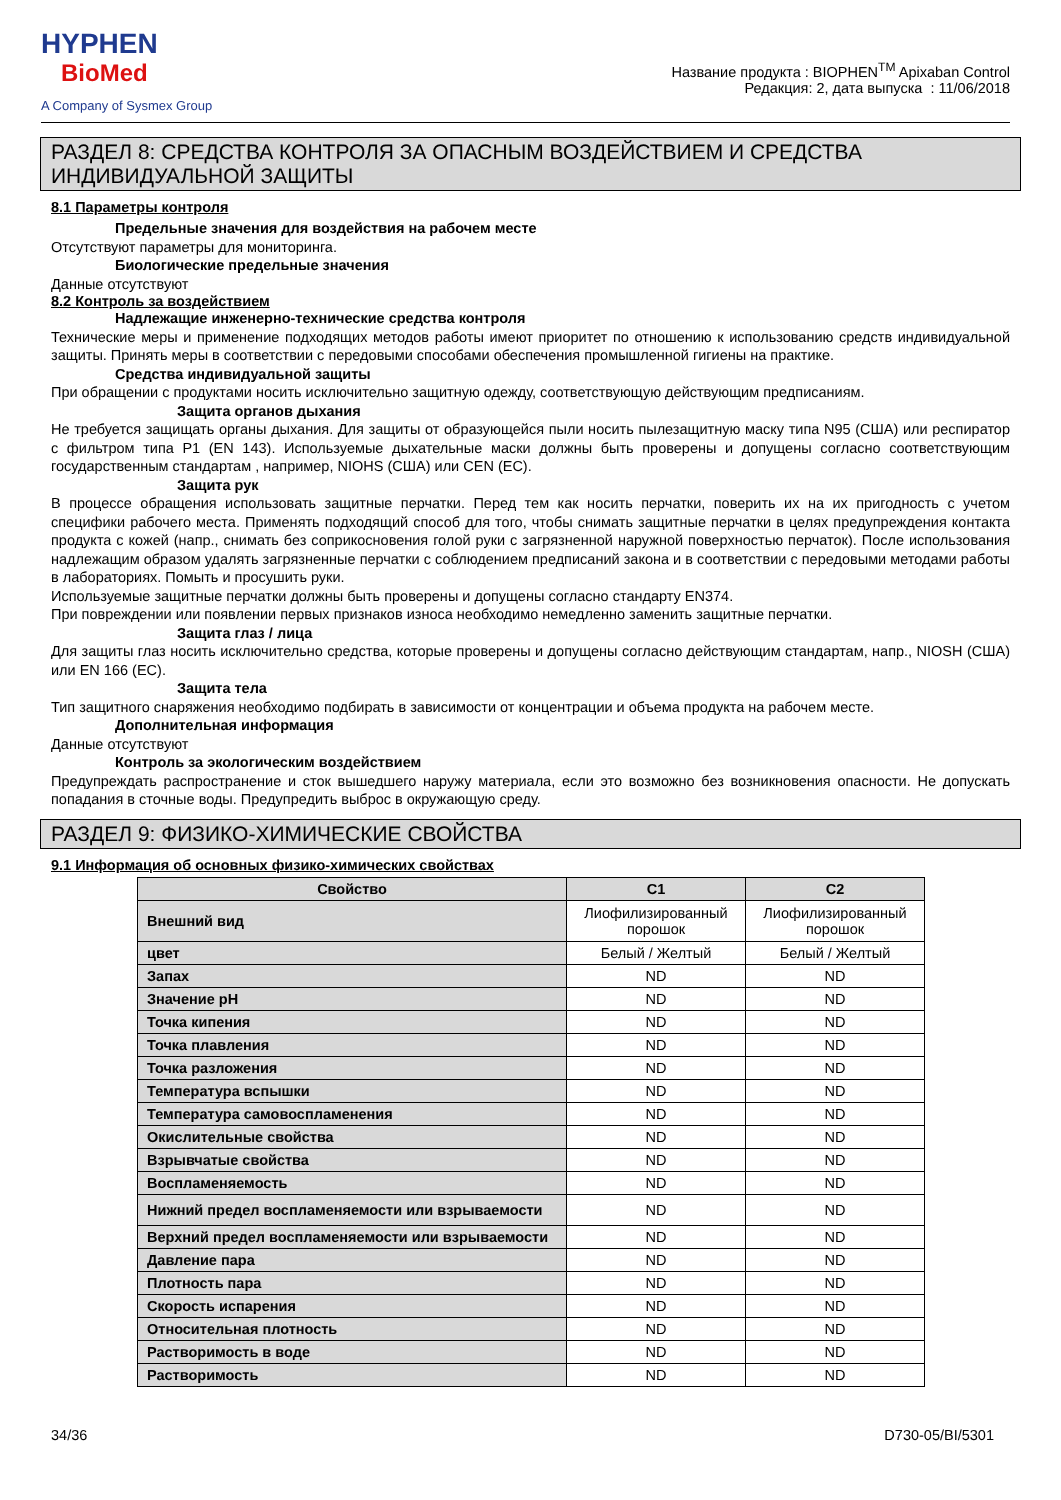HYPHEN
BioMed
A Company of Sysmex Group
Название продукта : BIOPHEN<sup>TM</sup> Apixaban Control
Редакция: 2, дата выпуска : 11/06/2018
РАЗДЕЛ 8: СРЕДСТВА КОНТРОЛЯ ЗА ОПАСНЫМ ВОЗДЕЙСТВИЕМ И СРЕДСТВА ИНДИВИДУАЛЬНОЙ ЗАЩИТЫ
8.1 Параметры контроля
Предельные значения для воздействия на рабочем месте
Отсутствуют параметры для мониторинга.
Биологические предельные значения
Данные отсутствуют
8.2 Контроль за воздействием
Надлежащие инженерно-технические средства контроля
Технические меры и применение подходящих методов работы имеют приоритет по отношению к использованию средств индивидуальной защиты. Принять меры в соответствии с передовыми способами обеспечения промышленной гигиены на практике.
Средства индивидуальной защиты
При обращении с продуктами носить исключительно защитную одежду, соответствующую действующим предписаниям.
Защита органов дыхания
Не требуется защищать органы дыхания. Для защиты от образующейся пыли носить пылезащитную маску типа N95 (США) или респиратор с фильтром типа P1 (EN 143). Используемые дыхательные маски должны быть проверены и допущены согласно соответствующим государственным стандартам , например, NIOHS (США) или CEN (EC).
Защита рук
В процессе обращения использовать защитные перчатки. Перед тем как носить перчатки, поверить их на их пригодность с учетом специфики рабочего места. Применять подходящий способ для того, чтобы снимать защитные перчатки в целях предупреждения контакта продукта с кожей (напр., снимать без соприкосновения голой руки с загрязненной наружной поверхностью перчаток). После использования надлежащим образом удалять загрязненные перчатки с соблюдением предписаний закона и в соответствии с передовыми методами работы в лабораториях. Помыть и просушить руки.
Используемые защитные перчатки должны быть проверены и допущены согласно стандарту EN374.
При повреждении или появлении первых признаков износа необходимо немедленно заменить защитные перчатки.
Защита глаз / лица
Для защиты глаз носить исключительно средства, которые проверены и допущены согласно действующим стандартам, напр., NIOSH (США) или EN 166 (EC).
Защита тела
Тип защитного снаряжения необходимо подбирать в зависимости от концентрации и объема продукта на рабочем месте.
Дополнительная информация
Данные отсутствуют
Контроль за экологическим воздействием
Предупреждать распространение и сток вышедшего наружу материала, если это возможно без возникновения опасности. Не допускать попадания в сточные воды. Предупредить выброс в окружающую среду.
РАЗДЕЛ 9: ФИЗИКО-ХИМИЧЕСКИЕ СВОЙСТВА
9.1 Информация об основных физико-химических свойствах
| Свойство | C1 | C2 |
| --- | --- | --- |
| Внешний вид | Лиофилизированный порошок | Лиофилизированный порошок |
| цвет | Белый / Желтый | Белый / Желтый |
| Запах | ND | ND |
| Значение pH | ND | ND |
| Точка кипения | ND | ND |
| Точка плавления | ND | ND |
| Точка разложения | ND | ND |
| Температура вспышки | ND | ND |
| Температура самовоспламенения | ND | ND |
| Окислительные свойства | ND | ND |
| Взрывчатые свойства | ND | ND |
| Воспламеняемость | ND | ND |
| Нижний предел воспламеняемости или взрываемости | ND | ND |
| Верхний предел воспламеняемости или взрываемости | ND | ND |
| Давление пара | ND | ND |
| Плотность пара | ND | ND |
| Скорость испарения | ND | ND |
| Относительная плотность | ND | ND |
| Растворимость в воде | ND | ND |
| Растворимость | ND | ND |
34/36 D730-05/BI/5301